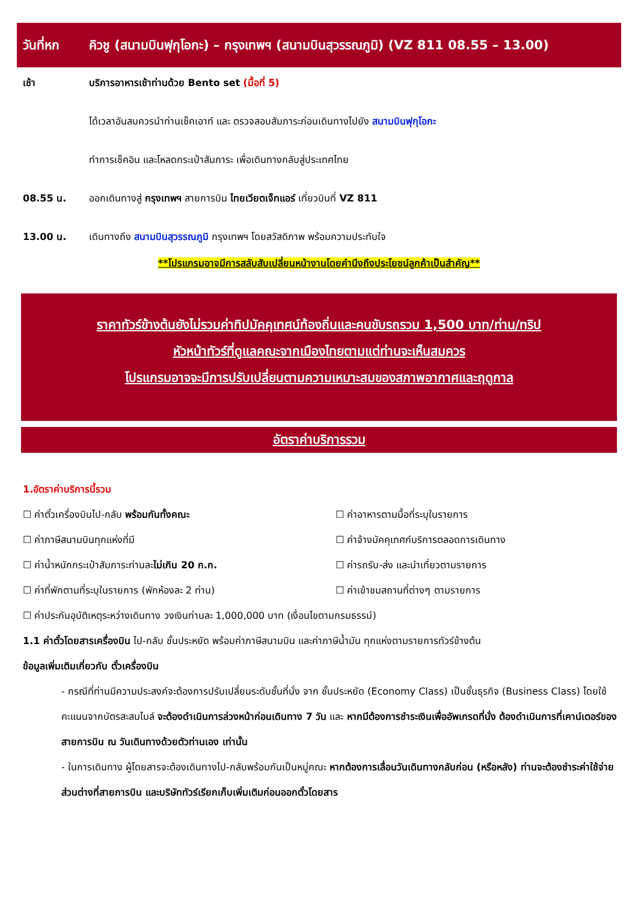วันที่หก คิวชู (สนามบินฟุกุโอกะ) – กรุงเทพฯ (สนามบินสุวรรณภูมิ) (VZ 811 08.55 – 13.00)
เช้า บริการอาหารเช้าท่านด้วย Bento set (มื้อที่ 5)
ได้เวลาอันสมควรนำท่านเช็คเอาท์ และ ตรวจสอบสัมภาระก่อนเดินทางไปยัง สนามบินฟุกุโอกะ
ทำการเช็คอิน และโหลดกระเป๋าสัมภาระ เพื่อเดินทางกลับสู่ประเทศไทย
08.55 น. ออกเดินทางสู่ กรุงเทพฯ สายการบิน ไทยเวียตเจ็ทแอร์ เที่ยวบินที่ VZ 811
13.00 น. เดินทางถึง สนามบินสุวรรณภูมิ กรุงเทพฯ โดยสวัสดิภาพ พร้อมความประทับใจ
**โปรแกรมอาจมีการสลับสับเปลี่ยนหน้างานโดยคำนึงถึงประโยชน์ลูกค้าเป็นสำคัญ**
ราคาทัวร์ข้างต้นยังไม่รวมค่าทิปมัคคุเทศน์ท้องถิ่นและคนขับรถรวม 1,500 บาท/ท่าน/ทริป
หัวหน้าทัวร์ที่ดูแลคณะจากเมืองไทยตามแต่ท่านจะเห็นสมควร
โปรแกรมอาจจะมีการปรับเปลี่ยนตามความเหมาะสมของสภาพอากาศและฤดูกาล
อัตราค่าบริการรวม
1.อัตราค่าบริการนี้รวม
☐ ค่าตั๋วเครื่องบินไป-กลับ พร้อมกันทั้งคณะ
☐ ค่าอาหารตามมื้อที่ระบุในรายการ
☐ ค่าภาษีสนามบินทุกแห่งที่มี
☐ ค่าจ้างมัคคุเทศก์บริการตลอดการเดินทาง
☐ ค่าน้ำหนักกระเป๋าสัมภาระท่านละไม่เกิน 20 ก.ก.
☐ ค่ารถรับ-ส่ง และนำเที่ยวตามรายการ
☐ ค่าที่พักตามที่ระบุในรายการ (พักห้องละ 2 ท่าน)
☐ ค่าเข้าชมสถานที่ต่างๆ ตามรายการ
☐ ค่าประกันอุบัติเหตุระหว่างเดินทาง วงเงินท่านละ 1,000,000 บาท (เงื่อนไขตามกรมธรรม์)
1.1 ค่าตั๋วโดยสารเครื่องบิน ไป-กลับ ชั้นประหยัด พร้อมค่าภาษีสนามบิน และค่าภาษีน้ำมัน ทุกแห่งตามรายการทัวร์ข้างต้น
ข้อมูลเพิ่มเติมเกี่ยวกับ ตั๋วเครื่องบิน
- กรณีที่ท่านมีความประสงค์จะต้องการปรับเปลี่ยนระดับชั้นที่นั่ง จาก ชั้นประหยัด (Economy Class) เป็นชั้นธุรกิจ (Business Class) โดยใช้คะแนนจากบัตรสะสมไมล์ จะต้องดำเนินการล่วงหน้าก่อนเดินทาง 7 วัน และ หากมีต้องการชำระเงินเพื่ออัพเกรดที่นั่ง ต้องดำเนินการที่เคาน์เตอร์ของสายการบิน ณ วันเดินทางด้วยตัวท่านเอง เท่านั้น
- ในการเดินทาง ผู้โดยสารจะต้องเดินทางไป-กลับพร้อมกันเป็นหมู่คณะ หากต้องการเลื่อนวันเดินทางกลับก่อน (หรือหลัง) ท่านจะต้องชำระค่าใช้จ่ายส่วนต่างที่สายการบิน และบริษัททัวร์เรียกเก็บเพิ่มเติมก่อนออกตั๋วโดยสาร